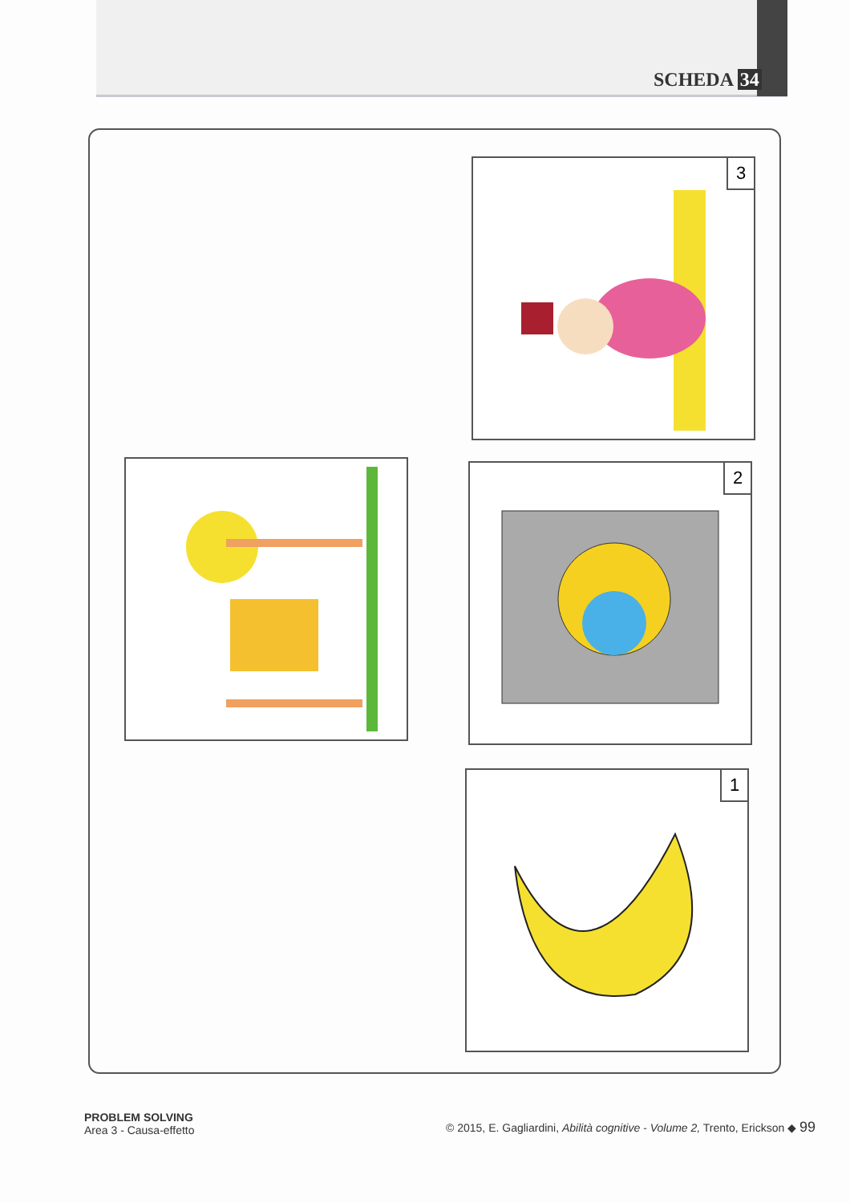SCHEDA 34
3
2
1
PROBLEM SOLVING
Area 3 - Causa-effetto
© 2015, E. Gagliardini, Abilità cognitive - Volume 2, Trento, Erickson ◆ 99